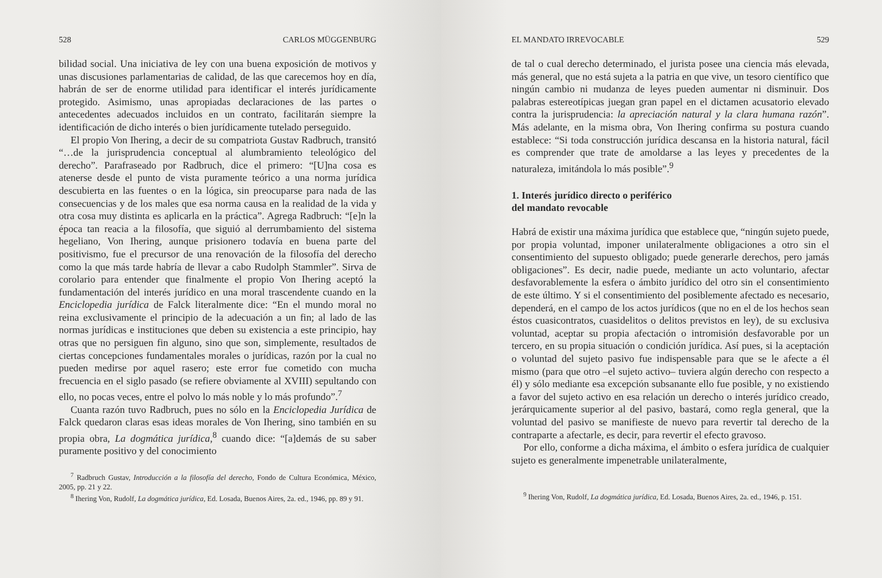528 CARLOS MÜGGENBURG
bilidad social. Una iniciativa de ley con una buena exposición de motivos y unas discusiones parlamentarias de calidad, de las que carecemos hoy en día, habrán de ser de enorme utilidad para identificar el interés jurídicamente protegido. Asimismo, unas apropiadas declaraciones de las partes o antecedentes adecuados incluidos en un contrato, facilitarán siempre la identificación de dicho interés o bien jurídicamente tutelado perseguido.
El propio Von Ihering, a decir de su compatriota Gustav Radbruch, transitó “…de la jurisprudencia conceptual al alumbramiento teleológico del derecho”. Parafraseado por Radbruch, dice el primero: “[U]na cosa es atenerse desde el punto de vista puramente teórico a una norma jurídica descubierta en las fuentes o en la lógica, sin preocuparse para nada de las consecuencias y de los males que esa norma causa en la realidad de la vida y otra cosa muy distinta es aplicarla en la práctica”. Agrega Radbruch: “[e]n la época tan reacia a la filosofía, que siguió al derrumbamiento del sistema hegeliano, Von Ihering, aunque prisionero todavía en buena parte del positivismo, fue el precursor de una renovación de la filosofía del derecho como la que más tarde habría de llevar a cabo Rudolph Stammler”. Sirva de corolario para entender que finalmente el propio Von Ihering aceptó la fundamentación del interés jurídico en una moral trascendente cuando en la Enciclopedia jurídica de Falck literalmente dice: “En el mundo moral no reina exclusivamente el principio de la adecuación a un fin; al lado de las normas jurídicas e instituciones que deben su existencia a este principio, hay otras que no persiguen fin alguno, sino que son, simplemente, resultados de ciertas concepciones fundamentales morales o jurídicas, razón por la cual no pueden medirse por aquel rasero; este error fue cometido con mucha frecuencia en el siglo pasado (se refiere obviamente al XVIII) sepultando con ello, no pocas veces, entre el polvo lo más noble y lo más profundo”.<sup>7</sup>
Cuanta razón tuvo Radbruch, pues no sólo en la Enciclopedia Jurídica de Falck quedaron claras esas ideas morales de Von Ihering, sino también en su propia obra, La dogmática jurídica,<sup>8</sup> cuando dice: “[a]demás de su saber puramente positivo y del conocimiento
<sup>7</sup> Radbruch Gustav, Introducción a la filosofía del derecho, Fondo de Cultura Económica, México, 2005, pp. 21 y 22.
<sup>8</sup> Ihering Von, Rudolf, La dogmática jurídica, Ed. Losada, Buenos Aires, 2a. ed., 1946, pp. 89 y 91.
EL MANDATO IRREVOCABLE 529
de tal o cual derecho determinado, el jurista posee una ciencia más elevada, más general, que no está sujeta a la patria en que vive, un tesoro científico que ningún cambio ni mudanza de leyes pueden aumentar ni disminuir. Dos palabras estereotípicas juegan gran papel en el dictamen acusatorio elevado contra la jurisprudencia: la apreciación natural y la clara humana razón”. Más adelante, en la misma obra, Von Ihering confirma su postura cuando establece: “Si toda construcción jurídica descansa en la historia natural, fácil es comprender que trate de amoldarse a las leyes y precedentes de la naturaleza, imitándola lo más posible”.<sup>9</sup>
1. Interés jurídico directo o periférico
del mandato revocable
Habrá de existir una máxima jurídica que establece que, “ningún sujeto puede, por propia voluntad, imponer unilateralmente obligaciones a otro sin el consentimiento del supuesto obligado; puede generarle derechos, pero jamás obligaciones”. Es decir, nadie puede, mediante un acto voluntario, afectar desfavorablemente la esfera o ámbito jurídico del otro sin el consentimiento de este último. Y si el consentimiento del posiblemente afectado es necesario, dependerá, en el campo de los actos jurídicos (que no en el de los hechos sean éstos cuasicontratos, cuasidelitos o delitos previstos en ley), de su exclusiva voluntad, aceptar su propia afectación o intromisión desfavorable por un tercero, en su propia situación o condición jurídica. Así pues, si la aceptación o voluntad del sujeto pasivo fue indispensable para que se le afecte a él mismo (para que otro –el sujeto activo– tuviera algún derecho con respecto a él) y sólo mediante esa excepción subsanante ello fue posible, y no existiendo a favor del sujeto activo en esa relación un derecho o interés jurídico creado, jerárquicamente superior al del pasivo, bastará, como regla general, que la voluntad del pasivo se manifieste de nuevo para revertir tal derecho de la contraparte a afectarle, es decir, para revertir el efecto gravoso.
Por ello, conforme a dicha máxima, el ámbito o esfera jurídica de cualquier sujeto es generalmente impenetrable unilateralmente,
<sup>9</sup> Ihering Von, Rudolf, La dogmática jurídica, Ed. Losada, Buenos Aires, 2a. ed., 1946, p. 151.